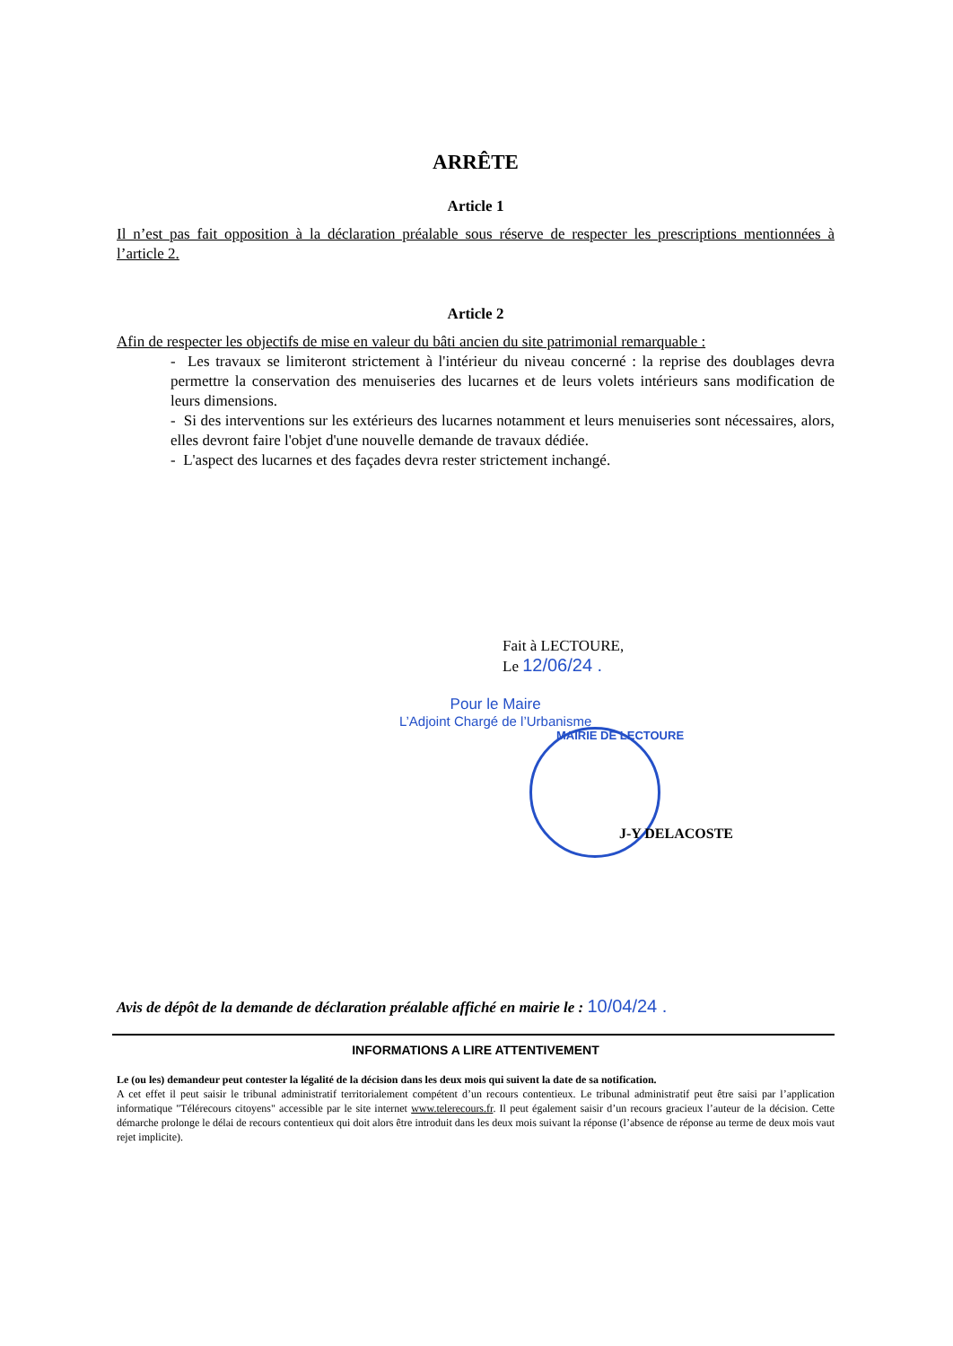ARRÊTE
Article 1
Il n’est pas fait opposition à la déclaration préalable sous réserve de respecter les prescriptions mentionnées à l’article 2.
Article 2
Afin de respecter les objectifs de mise en valeur du bâti ancien du site patrimonial remarquable :
- Les travaux se limiteront strictement à l'intérieur du niveau concerné : la reprise des doublages devra permettre la conservation des menuiseries des lucarnes et de leurs volets intérieurs sans modification de leurs dimensions.
- Si des interventions sur les extérieurs des lucarnes notamment et leurs menuiseries sont nécessaires, alors, elles devront faire l'objet d'une nouvelle demande de travaux dédiée.
- L'aspect des lucarnes et des façades devra rester strictement inchangé.
Fait à LECTOURE,
Le 12/06/24 .
Pour le Maire
L’Adjoint Chargé de l’Urbanisme
MAIRIE DE LECTOURE
J-Y DELACOSTE
Avis de dépôt de la demande de déclaration préalable affiché en mairie le : 10/04/24 .
INFORMATIONS A LIRE ATTENTIVEMENT
Le (ou les) demandeur peut contester la légalité de la décision dans les deux mois qui suivent la date de sa notification.
A cet effet il peut saisir le tribunal administratif territorialement compétent d’un recours contentieux. Le tribunal administratif peut être saisi par l’application informatique "Télérecours citoyens" accessible par le site internet www.telerecours.fr. Il peut également saisir d’un recours gracieux l’auteur de la décision. Cette démarche prolonge le délai de recours contentieux qui doit alors être introduit dans les deux mois suivant la réponse (l’absence de réponse au terme de deux mois vaut rejet implicite).